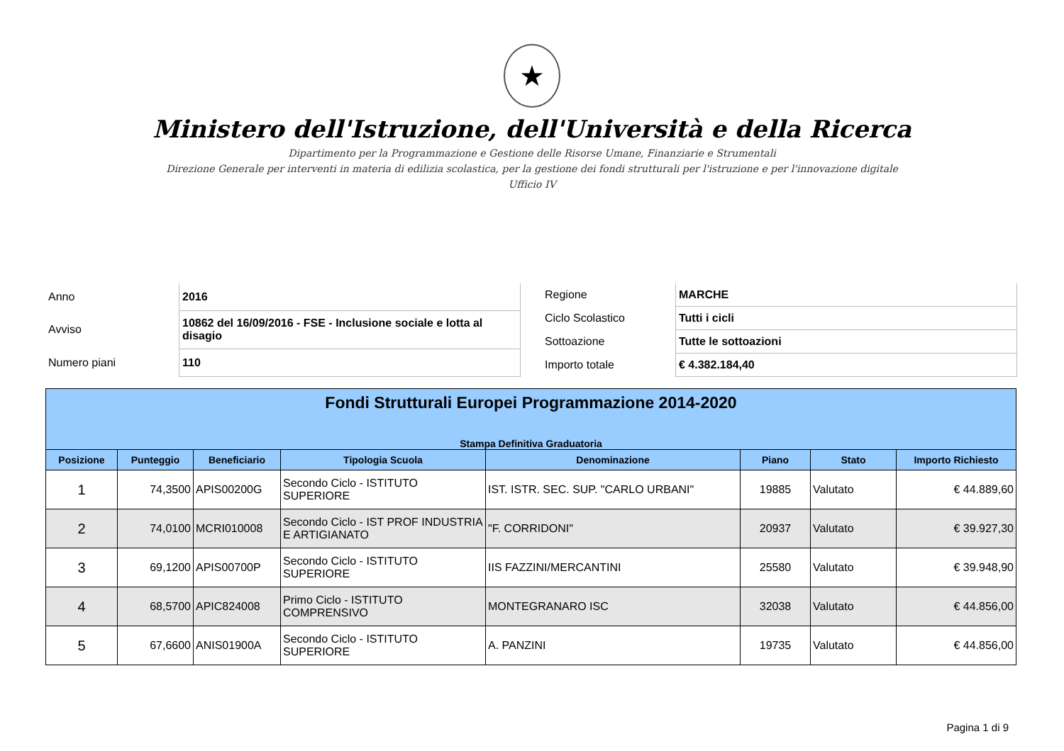★
Ministero dell'Istruzione, dell'Università e della Ricerca
Dipartimento per la Programmazione e Gestione delle Risorse Umane, Finanziarie e Strumentali
Direzione Generale per interventi in materia di edilizia scolastica, per la gestione dei fondi strutturali per l'istruzione e per l'innovazione digitale
Ufficio IV
| Anno | 2016 |
| Avviso | 10862 del 16/09/2016 - FSE - Inclusione sociale e lotta al disagio |
| Numero piani | 110 |
| Regione | MARCHE |
| Ciclo Scolastico | Tutti i cicli |
| Sottoazione | Tutte le sottoazioni |
| Importo totale | € 4.382.184,40 |
| Fondi Strutturali Europei Programmazione 2014-2020 Stampa Definitiva Graduatoria | | | | | | | |
| Posizione | Punteggio | Beneficiario | Tipologia Scuola | Denominazione | Piano | Stato | Importo Richiesto |
| 1 | 74,3500 | APIS00200G | Secondo Ciclo - ISTITUTO SUPERIORE | IST. ISTR. SEC. SUP. "CARLO URBANI" | 19885 | Valutato | € 44.889,60 |
| 2 | 74,0100 | MCRI010008 | Secondo Ciclo - IST PROF INDUSTRIA E ARTIGIANATO | "F. CORRIDONI" | 20937 | Valutato | € 39.927,30 |
| 3 | 69,1200 | APIS00700P | Secondo Ciclo - ISTITUTO SUPERIORE | IIS FAZZINI/MERCANTINI | 25580 | Valutato | € 39.948,90 |
| 4 | 68,5700 | APIC824008 | Primo Ciclo - ISTITUTO COMPRENSIVO | MONTEGRANARO ISC | 32038 | Valutato | € 44.856,00 |
| 5 | 67,6600 | ANIS01900A | Secondo Ciclo - ISTITUTO SUPERIORE | A. PANZINI | 19735 | Valutato | € 44.856,00 |
Pagina 1 di 9